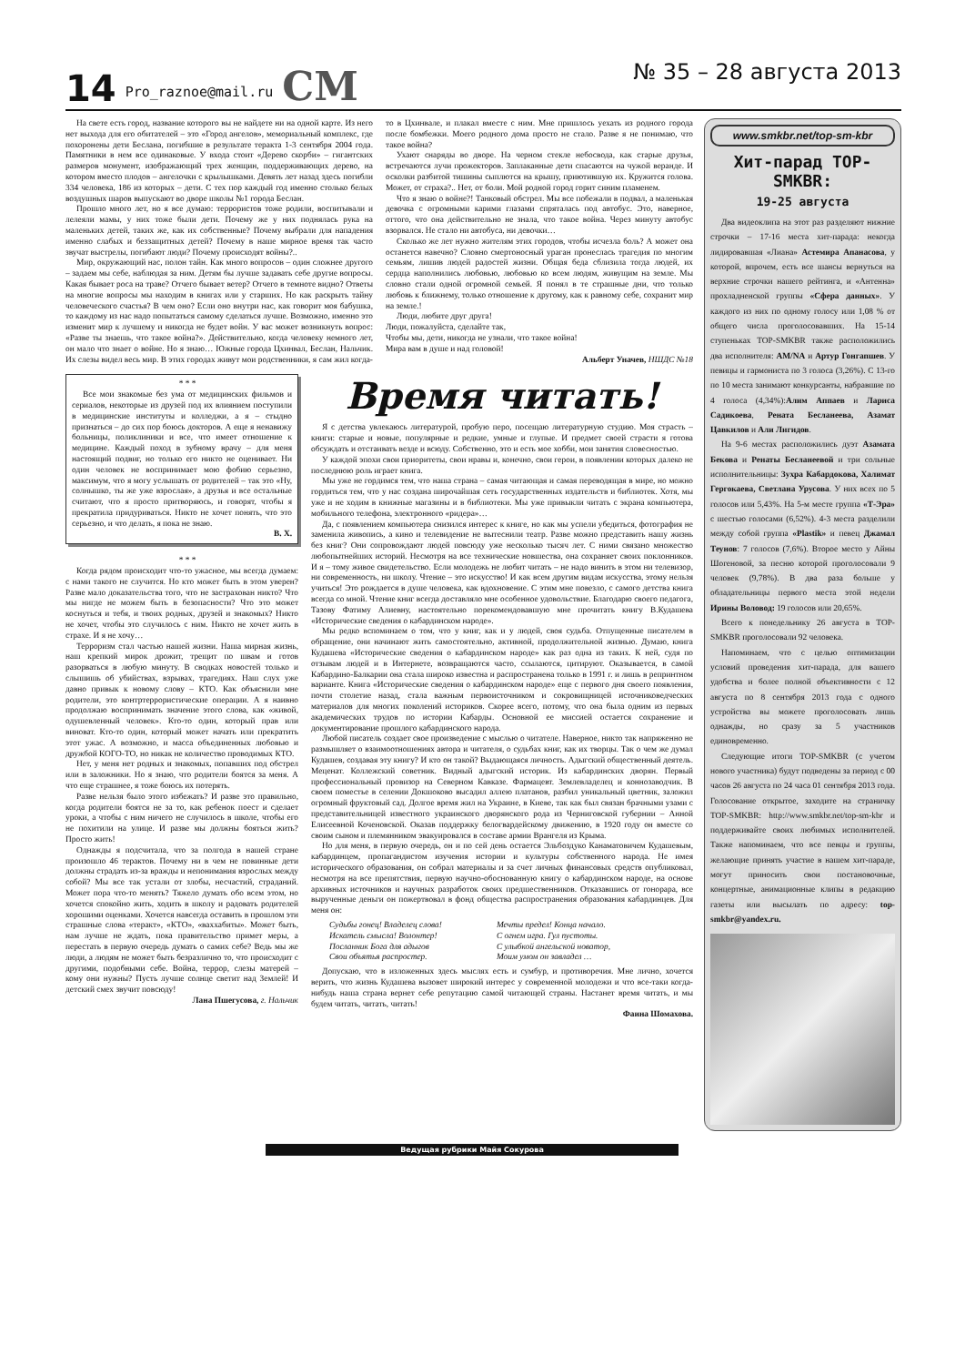14 Pro_raznoe@mail.ru СМ № 35 – 28 августа 2013
На свете есть город, название которого вы не найдете ни на одной карте. Из него нет выхода для его обитателей – это «Город ангелов», мемориальный комплекс, где похоронены дети Беслана, погибшие в результате теракта 1-3 сентября 2004 года. Памятники в нем все одинаковые. У входа стоит «Дерево скорби» – гигантских размеров монумент, изображающий трех женщин, поддерживающих дерево, на котором вместо плодов – ангелочки с крылышками. Девять лет назад здесь погибли 334 человека, 186 из которых – дети. С тех пор каждый год именно столько белых воздушных шаров выпускают во дворе школы №1 города Беслан.
Прошло много лет, но я все думаю: террористов тоже родили, воспитывали и лелеяли мамы, у них тоже были дети. Почему же у них поднялась рука на маленьких детей, таких же, как их собственные? Почему выбрали для нападения именно слабых и беззащитных детей? Почему в наше мирное время так часто звучат выстрелы, погибают люди? Почему происходят войны?..
Мир, окружающий нас, полон тайн. Как много вопросов – один сложнее другого – задаем мы себе, наблюдая за ним. Детям бы лучше задавать себе другие вопросы. Какая бывает роса на траве? Отчего бывает ветер? Отчего в темноте видно? Ответы на многие вопросы мы находим в книгах или у старших. Но как раскрыть тайну человеческого счастья? В чем оно? Если оно внутри нас, как говорит моя бабушка, то каждому из нас надо попытаться самому сделаться лучше. Возможно, именно это изменит мир к лучшему и никогда не будет войн. У вас может возникнуть вопрос: «Разве ты знаешь, что такое война?». Действительно, когда человеку немного лет, он мало что знает о войне. Но я знаю… Южные города Цхинвал, Беслан, Нальчик. Их слезы видел весь мир. В этих городах живут мои родственники, я сам жил когда-то в Цхинвале, и плакал вместе с ним. Мне пришлось уехать из родного города после бомбежки. Моего родного дома просто не стало. Разве я не понимаю, что такое война?
Ухают снаряды во дворе. На черном стекле небосвода, как старые друзья, встречаются лучи прожекторов. Заплаканные дети спасаются на чужой веранде. И осколки разбитой тишины сыплются на крышу, приютившую их. Кружится голова. Может, от страха?.. Нет, от боли. Мой родной город горит синим пламенем.
Что я знаю о войне?! Танковый обстрел. Мы все побежали в подвал, а маленькая девочка с огромными карими глазами спряталась под автобус. Это, наверное, оттого, что она действительно не знала, что такое война. Через минуту автобус взорвался. Не стало ни автобуса, ни девочки…
Сколько же лет нужно жителям этих городов, чтобы исчезла боль? А может она останется навечно? Словно смертоносный ураган пронеслась трагедия по многим семьям, лишив людей радостей жизни. Общая беда сблизила тогда людей, их сердца наполнились любовью, любовью ко всем людям, живущим на земле. Мы словно стали одной огромной семьей. Я понял в те страшные дни, что только любовь к ближнему, только отношение к другому, как к равному себе, сохранит мир на земле.!
Люди, любите друг друга!
Люди, пожалуйста, сделайте так,
Чтобы мы, дети, никогда не узнали, что такое война!
Мира вам в душе и над головой!
Альберт Уначев, НШДС №18
* * *
Все мои знакомые без ума от медицинских фильмов и сериалов, некоторые из друзей под их влиянием поступили в медицинские институты и колледжи, а я – стыдно признаться – до сих пор боюсь докторов. А еще я ненавижу больницы, поликлиники и все, что имеет отношение к медицине. Каждый поход в зубному врачу – для меня настоящий подвиг, но только его никто не оценивает. Ни один человек не воспринимает мою фобию серьезно, максимум, что я могу услышать от родителей – так это «Ну, солнышко, ты же уже взрослая», а друзья и все остальные считают, что я просто притворяюсь, и говорят, чтобы я прекратила придуриваться. Никто не хочет понять, что это серьезно, и что делать, я пока не знаю.
В. Х.
* * *
Когда рядом происходит что-то ужасное, мы всегда думаем: с нами такого не случится. Но кто может быть в этом уверен? Разве мало доказательства того, что не застрахован никто? Что мы нигде не можем быть в безопасности? Что это может коснуться и тебя, и твоих родных, друзей и знакомых? Никто не хочет, чтобы это случилось с ним. Никто не хочет жить в страхе. И я не хочу…
Терроризм стал частью нашей жизни. Наша мирная жизнь, наш крепкий мирок дрожит, трещит по швам и готов разорваться в любую минуту. В сводках новостей только и слышишь об убийствах, взрывах, трагедиях. Наш слух уже давно привык к новому слову – КТО. Как объяснили мне родители, это контртеррористические операции. А я наивно продолжаю воспринимать значение этого слова, как «живой, одушевленный человек». Кто-то один, который прав или виноват. Кто-то один, который может начать или прекратить этот ужас. А возможно, и масса объединенных любовью и дружбой КОГО-ТО, но никак не количество проводимых КТО.
Нет, у меня нет родных и знакомых, попавших под обстрел или в заложники. Но я знаю, что родители боятся за меня. А что еще страшнее, я тоже боюсь их потерять.
Разве нельзя было этого избежать? И разве это правильно, когда родители боятся не за то, как ребенок поест и сделает уроки, а чтобы с ним ничего не случилось в школе, чтобы его не похитили на улице. И разве мы должны бояться жить? Просто жить!
Однажды я подсчитала, что за полгода в нашей стране произошло 46 терактов. Почему ни в чем не повинные дети должны страдать из-за вражды и непонимания взрослых между собой? Мы все так устали от злобы, несчастий, страданий. Может пора что-то менять? Тяжело думать обо всем этом, но хочется спокойно жить, ходить в школу и радовать родителей хорошими оценками. Хочется навсегда оставить в прошлом эти страшные слова «теракт», «КТО», «ваххабиты». Может быть, нам лучше не ждать, пока правительство примет меры, а перестать в первую очередь думать о самих себе? Ведь мы же люди, а людям не может быть безразлично то, что происходит с другими, подобными себе. Война, террор, слезы матерей – кому они нужны? Пусть лучше солнце светит над Землей! И детский смех звучит повсюду!
Лана Пшегусова, г. Нальчик
Время читать!
Я с детства увлекаюсь литературой, пробую перо, посещаю литературную студию. Моя страсть – книги: старые и новые, популярные и редкие, умные и глупые. И предмет своей страсти я готова обсуждать и отстаивать везде и всюду. Собственно, это и есть мое хобби, мои занятия словесностью.
У каждой эпохи свои приоритеты, свои нравы и, конечно, свои герои, в появлении которых далеко не последнюю роль играет книга.
Мы уже не гордимся тем, что наша страна – самая читающая и самая переводящая в мире, но можно гордиться тем, что у нас создана широчайшая сеть государственных издательств и библиотек. Хотя, мы уже и не ходим в книжные магазины и в библиотеки. Мы уже привыкли читать с экрана компьютера, мобильного телефона, электронного «ридера»…
Да, с появлением компьютера снизился интерес к книге, но как мы успели убедиться, фотография не заменила живопись, а кино и телевидение не вытеснили театр. Разве можно представить нашу жизнь без книг? Они сопровождают людей повсюду уже несколько тысяч лет. С ними связано множество любопытнейших историй. Несмотря на все технические новшества, она сохраняет своих поклонников. И я – тому живое свидетельство. Если молодежь не любит читать – не надо винить в этом ни телевизор, ни современность, ни школу. Чтение – это искусство! И как всем другим видам искусства, этому нельзя учиться! Это рождается в душе человека, как вдохновение. С этим мне повезло, с самого детства книга всегда со мной. Чтение книг всегда доставляло мне особенное удовольствие. Благодарю своего педагога, Тазову Фатиму Алиевну, настоятельно порекомендовавшую мне прочитать книгу В.Кудашева «Исторические сведения о кабардинском народе».
Мы редко вспоминаем о том, что у книг, как и у людей, своя судьба. Отпущенные писателем в обращение, они начинают жить самостоятельно, активной, продолжительной жизнью. Думаю, книга Кудашева «Исторические сведения о кабардинском народе» как раз одна из таких. К ней, судя по отзывам людей и в Интернете, возвращаются часто, ссылаются, цитируют. Оказывается, в самой Кабардино-Балкарии она стала широко известна и распространена только в 1991 г. и лишь в репринтном варианте. Книга «Исторические сведения о кабардинском народе» еще с первого дня своего появления, почти столетие назад, стала важным первоисточником и сокровищницей источниковедческих материалов для многих поколений историков. Скорее всего, потому, что она была одним из первых академических трудов по истории Кабарды. Основной ее миссией остается сохранение и документирование прошлого кабардинского народа.
Любой писатель создает свое произведение с мыслью о читателе. Наверное, никто так напряженно не размышляет о взаимоотношениях автора и читателя, о судьбах книг, как их творцы. Так о чем же думал Кудашев, создавая эту книгу? И кто он такой? Выдающаяся личность. Адыгский общественный деятель. Меценат. Коллежский советник. Видный адыгский историк. Из кабардинских дворян. Первый профессиональный провизор на Северном Кавказе. Фармацевт. Землевладелец и коннозаводчик. В своем поместье в селении Докшоково высадил аллею платанов, разбил уникальный цветник, заложил огромный фруктовый сад. Долгое время жил на Украине, в Киеве, так как был связан брачными узами с представительницей известного украинского дворянского рода из Черниговской губернии – Анной Елисеевной Коченовской. Оказав поддержку белогвардейскому движению, в 1920 году он вместе со своим сыном и племянником эвакуировался в составе армии Врангеля из Крыма.
Но для меня, в первую очередь, он и по сей день остается Эльбоздуко Канаматовичем Кудашевым, кабардинцем, пропагандистом изучения истории и культуры собственного народа. Не имея исторического образования, он собрал материалы и за счет личных финансовых средств опубликовал, несмотря на все препятствия, первую научно-обоснованную книгу о кабардинском народе, на основе архивных источников и научных разработок своих предшественников. Отказавшись от гонорара, все вырученные деньги он пожертвовал в фонд общества распространения образования кабардинцев. Для меня он:
Судьбы гонец! Владелец слова!
Искатель смысла! Волонтер!
Посланник Бога для адыгов
Свои объятья распростер.
Мечты предел! Конца начало.
С огнем игра. Гул пустоты.
С улыбкой ангельской новатор,
Моим умом он завладел …
Допускаю, что в изложенных здесь мыслях есть и сумбур, и противоречия. Мне лично, хочется верить, что жизнь Кудашева вызовет широкий интерес у современной молодежи и что все-таки когда-нибудь наша страна вернет себе репутацию самой читающей страны. Настанет время читать, и мы будем читать, читать, читать!
Фаина Шомахова.
www.smkbr.net/top-sm-kbr
Хит-парад TOP-SMKBR:
19-25 августа
Два видеоклипа на этот раз разделяют нижние строчки – 17-16 места хит-парада: некогда лидировавшая «Лиана» Астемира Апанасова, у которой, впрочем, есть все шансы вернуться на верхние строчки нашего рейтинга, и «Антенна» прохладненской группы «Сфера данных». У каждого из них по одному голосу или 1,08 % от общего числа проголосовавших. На 15-14 ступеньках TOP-SMKBR также расположились два исполнителя: AM/NA и Артур Гонгапшев. У певицы и гармониста по 3 голоса (3,26%). С 13-го по 10 места занимают конкурсанты, набравшие по 4 голоса (4,34%):Алим Аппаев и Лариса Садикоева, Рената Бесланеева, Азамат Цавкилов и Али Лигидов.
На 9-6 местах расположились дуэт Азамата Бекова и Ренаты Бесланеевой и три сольные исполнительницы: Зухра Кабардокова, Халимат Гергокаева, Светлана Урусова. У них всех по 5 голосов или 5,43%. На 5-м месте группа «Т-Эра» с шестью голосами (6,52%). 4-3 места разделили между собой группа «Plastik» и певец Джамал Теунов: 7 голосов (7,6%). Второе место у Айны Шогеновой, за песню которой проголосовали 9 человек (9,78%). В два раза больше у обладательницы первого места этой недели Ирины Воловод: 19 голосов или 20,65%.
Всего к понедельнику 26 августа в TOP-SMKBR проголосовали 92 человека.
Напоминаем, что с целью оптимизации условий проведения хит-парада, для вашего удобства и более полной объективности с 12 августа по 8 сентября 2013 года с одного устройства вы можете проголосовать лишь однажды, но сразу за 5 участников единовременно.
Следующие итоги TOP-SMKBR (с учетом нового участника) будут подведены за период с 00 часов 26 августа по 24 часа 01 сентября 2013 года. Голосование открытое, заходите на страничку TOP-SMKBR: http://www.smkbr.net/top-sm-kbr и поддерживайте своих любимых исполнителей. Также напоминаем, что все певцы и группы, желающие принять участие в нашем хит-параде, могут приносить свои постановочные, концертные, анимационные клипы в редакцию газеты или высылать по адресу: top-smkbr@yandex.ru.
Ведущая рубрики Майя Сокурова